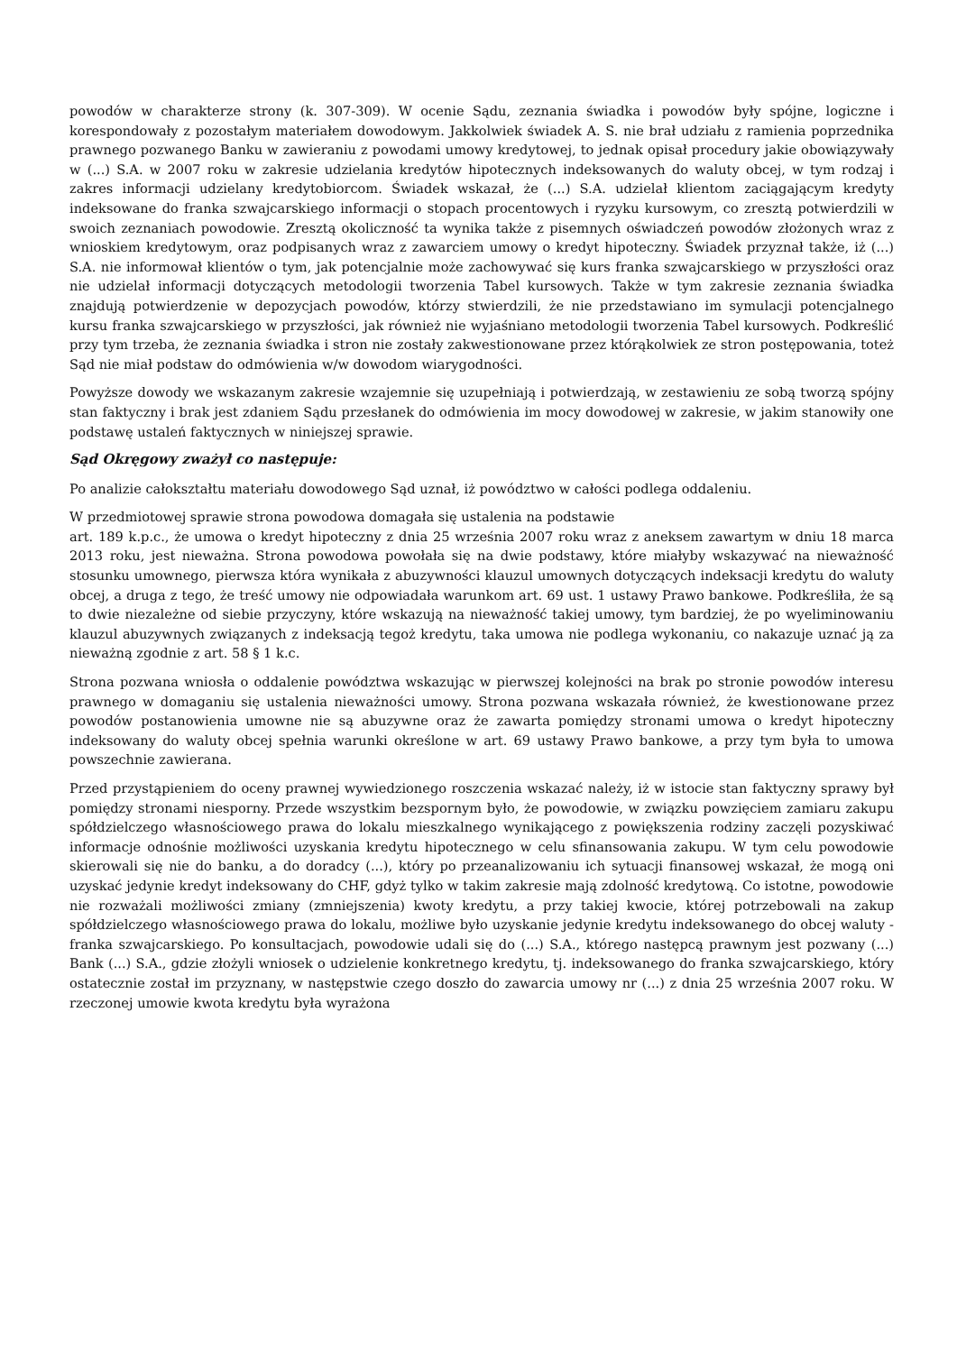powodów w charakterze strony (k. 307-309). W ocenie Sądu, zeznania świadka i powodów były spójne, logiczne i korespondowały z pozostałym materiałem dowodowym. Jakkolwiek świadek A. S. nie brał udziału z ramienia poprzednika prawnego pozwanego Banku w zawieraniu z powodami umowy kredytowej, to jednak opisał procedury jakie obowiązywały w (...) S.A. w 2007 roku w zakresie udzielania kredytów hipotecznych indeksowanych do waluty obcej, w tym rodzaj i zakres informacji udzielany kredytobiorcom. Świadek wskazał, że (...) S.A. udzielał klientom zaciągającym kredyty indeksowane do franka szwajcarskiego informacji o stopach procentowych i ryzyku kursowym, co zresztą potwierdzili w swoich zeznaniach powodowie. Zresztą okoliczność ta wynika także z pisemnych oświadczeń powodów złożonych wraz z wnioskiem kredytowym, oraz podpisanych wraz z zawarciem umowy o kredyt hipoteczny. Świadek przyznał także, iż (...) S.A. nie informował klientów o tym, jak potencjalnie może zachowywać się kurs franka szwajcarskiego w przyszłości oraz nie udzielał informacji dotyczących metodologii tworzenia Tabel kursowych. Także w tym zakresie zeznania świadka znajdują potwierdzenie w depozycjach powodów, którzy stwierdzili, że nie przedstawiano im symulacji potencjalnego kursu franka szwajcarskiego w przyszłości, jak również nie wyjaśniano metodologii tworzenia Tabel kursowych. Podkreślić przy tym trzeba, że zeznania świadka i stron nie zostały zakwestionowane przez którąkolwiek ze stron postępowania, toteż Sąd nie miał podstaw do odmówienia w/w dowodom wiarygodności.
Powyższe dowody we wskazanym zakresie wzajemnie się uzupełniają i potwierdzają, w zestawieniu ze sobą tworzą spójny stan faktyczny i brak jest zdaniem Sądu przesłanek do odmówienia im mocy dowodowej w zakresie, w jakim stanowiły one podstawę ustaleń faktycznych w niniejszej sprawie.
Sąd Okręgowy zważył co następuje:
Po analizie całokształtu materiału dowodowego Sąd uznał, iż powództwo w całości podlega oddaleniu.
W przedmiotowej sprawie strona powodowa domagała się ustalenia na podstawie
art. 189 k.p.c., że umowa o kredyt hipoteczny z dnia 25 września 2007 roku wraz z aneksem zawartym w dniu 18 marca 2013 roku, jest nieważna. Strona powodowa powołała się na dwie podstawy, które miałyby wskazywać na nieważność stosunku umownego, pierwsza która wynikała z abuzywności klauzul umownych dotyczących indeksacji kredytu do waluty obcej, a druga z tego, że treść umowy nie odpowiadała warunkom art. 69 ust. 1 ustawy Prawo bankowe. Podkreśliła, że są to dwie niezależne od siebie przyczyny, które wskazują na nieważność takiej umowy, tym bardziej, że po wyeliminowaniu klauzul abuzywnych związanych z indeksacją tegoż kredytu, taka umowa nie podlega wykonaniu, co nakazuje uznać ją za nieważną zgodnie z art. 58 § 1 k.c.
Strona pozwana wniosła o oddalenie powództwa wskazując w pierwszej kolejności na brak po stronie powodów interesu prawnego w domaganiu się ustalenia nieważności umowy. Strona pozwana wskazała również, że kwestionowane przez powodów postanowienia umowne nie są abuzywne oraz że zawarta pomiędzy stronami umowa o kredyt hipoteczny indeksowany do waluty obcej spełnia warunki określone w art. 69 ustawy Prawo bankowe, a przy tym była to umowa powszechnie zawierana.
Przed przystąpieniem do oceny prawnej wywiedzionego roszczenia wskazać należy, iż w istocie stan faktyczny sprawy był pomiędzy stronami niesporny. Przede wszystkim bezspornym było, że powodowie, w związku powzięciem zamiaru zakupu spółdzielczego własnościowego prawa do lokalu mieszkalnego wynikającego z powiększenia rodziny zaczęli pozyskiwać informacje odnośnie możliwości uzyskania kredytu hipotecznego w celu sfinansowania zakupu. W tym celu powodowie skierowali się nie do banku, a do doradcy (...), który po przeanalizowaniu ich sytuacji finansowej wskazał, że mogą oni uzyskać jedynie kredyt indeksowany do CHF, gdyż tylko w takim zakresie mają zdolność kredytową. Co istotne, powodowie nie rozważali możliwości zmiany (zmniejszenia) kwoty kredytu, a przy takiej kwocie, której potrzebowali na zakup spółdzielczego własnościowego prawa do lokalu, możliwe było uzyskanie jedynie kredytu indeksowanego do obcej waluty - franka szwajcarskiego. Po konsultacjach, powodowie udali się do (...) S.A., którego następcą prawnym jest pozwany (...) Bank (...) S.A., gdzie złożyli wniosek o udzielenie konkretnego kredytu, tj. indeksowanego do franka szwajcarskiego, który ostatecznie został im przyznany, w następstwie czego doszło do zawarcia umowy nr (...) z dnia 25 września 2007 roku. W rzeczonej umowie kwota kredytu była wyrażona